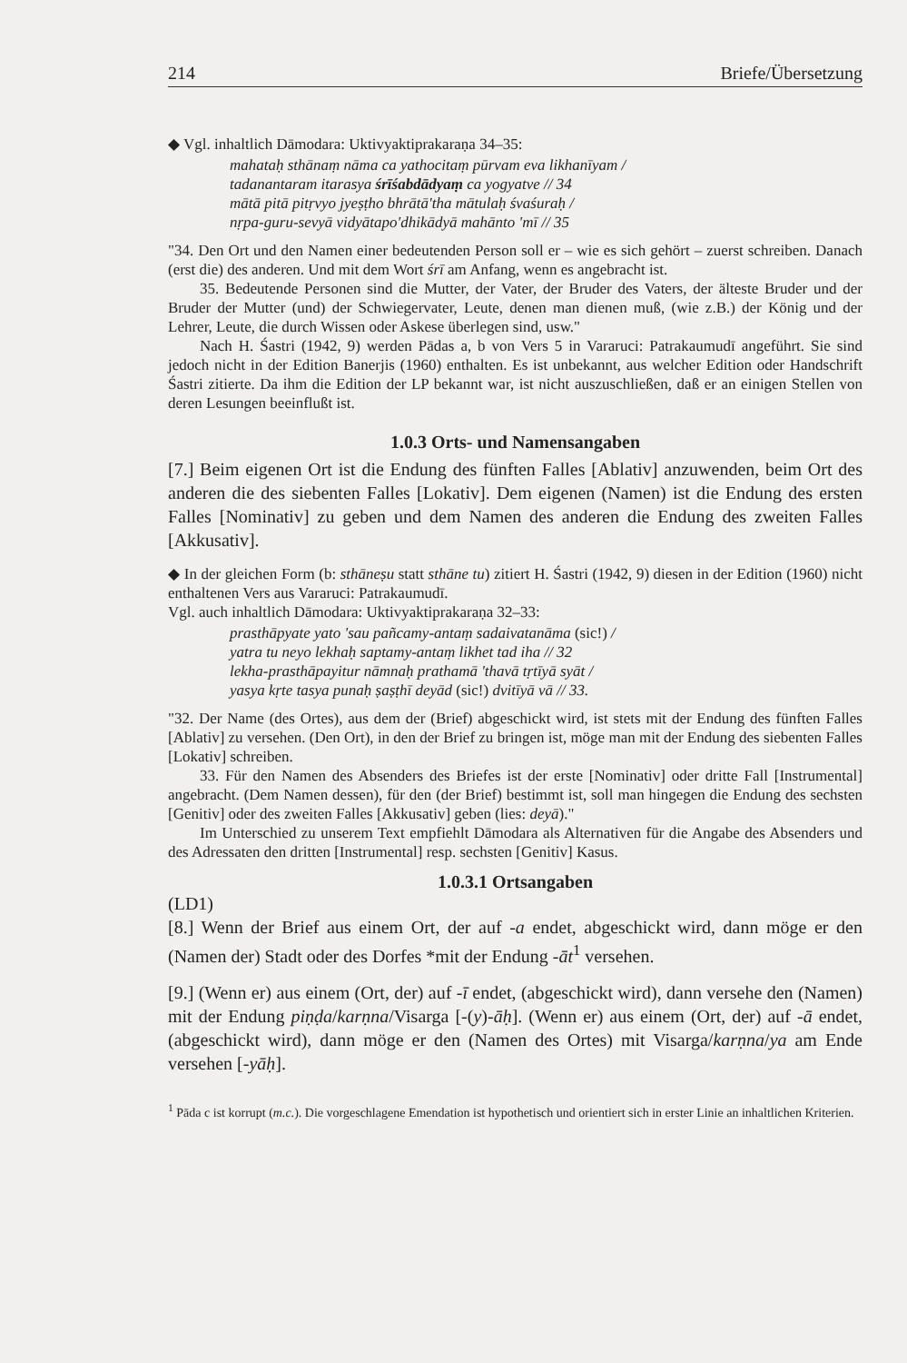214 Briefe/Übersetzung
◆ Vgl. inhaltlich Dāmodara: Uktivyaktiprakaraṇa 34–35:
mahataḥ sthānaṃ nāma ca yathocitaṃ pūrvam eva likhanīyam /
tadanantaram itarasya śrīśabdādyaṃ ca yogyatve // 34
mātā pitā pitṛvyo jyeṣṭho bhrātā'tha mātulaḥ śvaśuraḥ /
nṛpa-guru-sevyā vidyātapo'dhikādyā mahānto 'mī // 35
"34. Den Ort und den Namen einer bedeutenden Person soll er – wie es sich gehört – zuerst schreiben. Danach (erst die) des anderen. Und mit dem Wort śrī am Anfang, wenn es angebracht ist.
35. Bedeutende Personen sind die Mutter, der Vater, der Bruder des Vaters, der älteste Bruder und der Bruder der Mutter (und) der Schwiegervater, Leute, denen man dienen muß, (wie z.B.) der König und der Lehrer, Leute, die durch Wissen oder Askese überlegen sind, usw."
Nach H. Śastri (1942, 9) werden Pādas a, b von Vers 5 in Vararuci: Patrakaumudī angeführt. Sie sind jedoch nicht in der Edition Banerjis (1960) enthalten. Es ist unbekannt, aus welcher Edition oder Handschrift Śastri zitierte. Da ihm die Edition der LP bekannt war, ist nicht auszuschließen, daß er an einigen Stellen von deren Lesungen beeinflußt ist.
1.0.3 Orts- und Namensangaben
[7.] Beim eigenen Ort ist die Endung des fünften Falles [Ablativ] anzuwenden, beim Ort des anderen die des siebenten Falles [Lokativ]. Dem eigenen (Namen) ist die Endung des ersten Falles [Nominativ] zu geben und dem Namen des anderen die Endung des zweiten Falles [Akkusativ].
◆ In der gleichen Form (b: sthāneṣu statt sthāne tu) zitiert H. Śastri (1942, 9) diesen in der Edition (1960) nicht enthaltenen Vers aus Vararuci: Patrakaumudī.
Vgl. auch inhaltlich Dāmodara: Uktivyaktiprakaraṇa 32–33:
prasthāpyate yato 'sau pañcamy-antaṃ sadaivatanāma (sic!) /
yatra tu neyo lekhaḥ saptamy-antaṃ likhet tad iha // 32
lekha-prasthāpayitur nāmnaḥ prathamā 'thavā tṛtīyā syāt /
yasya kṛte tasya punaḥ ṣaṣṭhī deyād (sic!) dvitīyā vā // 33.
"32. Der Name (des Ortes), aus dem der (Brief) abgeschickt wird, ist stets mit der Endung des fünften Falles [Ablativ] zu versehen. (Den Ort), in den der Brief zu bringen ist, möge man mit der Endung des siebenten Falles [Lokativ] schreiben.
33. Für den Namen des Absenders des Briefes ist der erste [Nominativ] oder dritte Fall [Instrumental] angebracht. (Dem Namen dessen), für den (der Brief) bestimmt ist, soll man hingegen die Endung des sechsten [Genitiv] oder des zweiten Falles [Akkusativ] geben (lies: deyā)."
Im Unterschied zu unserem Text empfiehlt Dāmodara als Alternativen für die Angabe des Absenders und des Adressaten den dritten [Instrumental] resp. sechsten [Genitiv] Kasus.
1.0.3.1 Ortsangaben
(LD1)
[8.] Wenn der Brief aus einem Ort, der auf -a endet, abgeschickt wird, dann möge er den (Namen der) Stadt oder des Dorfes *mit der Endung -āt<sup>1</sup> versehen.
[9.] (Wenn er) aus einem (Ort, der) auf -ī endet, (abgeschickt wird), dann versehe den (Namen) mit der Endung piṇḍa/karṇna/Visarga [-(y)-āḥ]. (Wenn er) aus einem (Ort, der) auf -ā endet, (abgeschickt wird), dann möge er den (Namen des Ortes) mit Visarga/karṇna/ya am Ende versehen [-yāḥ].
<sup>1</sup> Pāda c ist korrupt (m.c.). Die vorgeschlagene Emendation ist hypothetisch und orientiert sich in erster Linie an inhaltlichen Kriterien.